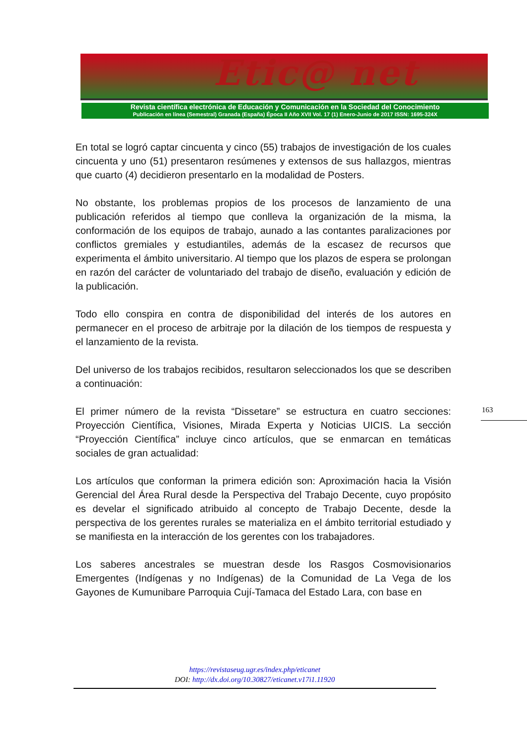Etic@ net
Revista científica electrónica de Educación y Comunicación en la Sociedad del Conocimiento
Publicación en línea (Semestral) Granada (España) Época II Año XVII Vol. 17 (1) Enero-Junio de 2017 ISSN: 1695-324X
En total se logró captar cincuenta y cinco (55) trabajos de investigación de los cuales cincuenta y uno (51) presentaron resúmenes y extensos de sus hallazgos, mientras que cuarto (4) decidieron presentarlo en la modalidad de Posters.
No obstante, los problemas propios de los procesos de lanzamiento de una publicación referidos al tiempo que conlleva la organización de la misma, la conformación de los equipos de trabajo, aunado a las contantes paralizaciones por conflictos gremiales y estudiantiles, además de la escasez de recursos que experimenta el ámbito universitario. Al tiempo que los plazos de espera se prolongan en razón del carácter de voluntariado del trabajo de diseño, evaluación y edición de la publicación.
Todo ello conspira en contra de disponibilidad del interés de los autores en permanecer en el proceso de arbitraje por la dilación de los tiempos de respuesta y el lanzamiento de la revista.
Del universo de los trabajos recibidos, resultaron seleccionados los que se describen a continuación:
El primer número de la revista “Dissetare” se estructura en cuatro secciones: Proyección Científica, Visiones, Mirada Experta y Noticias UICIS. La sección “Proyección Científica” incluye cinco artículos, que se enmarcan en temáticas sociales de gran actualidad:
Los artículos que conforman la primera edición son: Aproximación hacia la Visión Gerencial del Área Rural desde la Perspectiva del Trabajo Decente, cuyo propósito es develar el significado atribuido al concepto de Trabajo Decente, desde la perspectiva de los gerentes rurales se materializa en el ámbito territorial estudiado y se manifiesta en la interacción de los gerentes con los trabajadores.
Los saberes ancestrales se muestran desde los Rasgos Cosmovisionarios Emergentes (Indígenas y no Indígenas) de la Comunidad de La Vega de los Gayones de Kumunibare Parroquia Cují-Tamaca del Estado Lara, con base en
163
https://revistaseug.ugr.es/index.php/eticanet
DOI: http://dx.doi.org/10.30827/eticanet.v17i1.11920